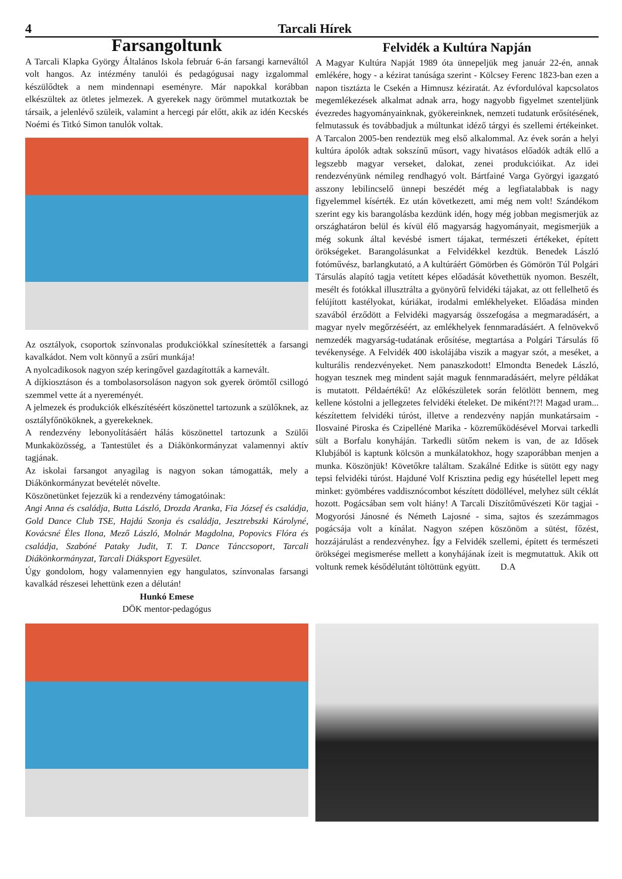4 Tarcali Hírek
Farsangoltunk
A Tarcali Klapka György Általános Iskola február 6-án farsangi karneváltól volt hangos. Az intézmény tanulói és pedagógusai nagy izgalommal készülődtek a nem mindennapi eseményre. Már napokkal korábban elkészültek az ötletes jelmezek. A gyerekek nagy örömmel mutatkoztak be társaik, a jelenlévő szüleik, valamint a hercegi pár előtt, akik az idén Kecskés Noémi és Titkó Simon tanulók voltak.
Az osztályok, csoportok színvonalas produkciókkal színesítették a farsangi kavalkádot. Nem volt könnyű a zsűri munkája!
A nyolcadikosok nagyon szép keringővel gazdagították a karnevált.
A díjkiosztáson és a tombolasorsoláson nagyon sok gyerek örömtől csillogó szemmel vette át a nyereményét.
A jelmezek és produkciók elkészítéséért köszönettel tartozunk a szülőknek, az osztályfőnököknek, a gyerekeknek.
A rendezvény lebonyolításáért hálás köszönettel tartozunk a Szülői Munkaközösség, a Tantestület és a Diákönkormányzat valamennyi aktív tagjának.
Az iskolai farsangot anyagilag is nagyon sokan támogatták, mely a Diákönkormányzat bevételét növelte.
Köszönetünket fejezzük ki a rendezvény támogatóinak:
Angi Anna és családja, Butta László, Drozda Aranka, Fia József és családja, Gold Dance Club TSE, Hajdú Szonja és családja, Jesztrebszki Károlyné, Kovácsné Éles Ilona, Mező László, Molnár Magdolna, Popovics Flóra és családja, Szabóné Pataky Judit, T. T. Dance Tánccsoport, Tarcali Diákönkormányzat, Tarcali Diáksport Egyesület.
Úgy gondolom, hogy valamennyien egy hangulatos, színvonalas farsangi kavalkád részesei lehettünk ezen a délután!
Hunkó Emese
DÖK mentor-pedagógus
Felvidék a Kultúra Napján
A Magyar Kultúra Napját 1989 óta ünnepeljük meg január 22-én, annak emlékére, hogy - a kézirat tanúsága szerint - Kölcsey Ferenc 1823-ban ezen a napon tisztázta le Csekén a Himnusz kéziratát. Az évfordulóval kapcsolatos megemlékezések alkalmat adnak arra, hogy nagyobb figyelmet szenteljünk évezredes hagyományainknak, gyökereinknek, nemzeti tudatunk erősítésének, felmutassuk és továbbadjuk a múltunkat idéző tárgyi és szellemi értékeinket. A Tarcalon 2005-ben rendeztük meg első alkalommal. Az évek során a helyi kultúra ápolók adtak sokszínű műsort, vagy hivatásos előadók adták ellő a legszebb magyar verseket, dalokat, zenei produkcióikat. Az idei rendezvényünk némileg rendhagyó volt. Bártfainé Varga Györgyi igazgató asszony lebilincselő ünnepi beszédét még a legfiatalabbak is nagy figyelemmel kísérték. Ez után következett, ami még nem volt! Szándékom szerint egy kis barangolásba kezdünk idén, hogy még jobban megismerjük az országhatáron belül és kívül élő magyarság hagyományait, megismerjük a még sokunk által kevésbé ismert tájakat, természeti értékeket, épített örökségeket. Barangolásunkat a Felvidékkel kezdtük. Benedek László fotóművész, barlangkutató, a A kultúráért Gömörben és Gömörön Túl Polgári Társulás alapító tagja vetített képes előadását követhettük nyomon. Beszélt, mesélt és fotókkal illusztrálta a gyönyörű felvidéki tájakat, az ott fellelhető és felújított kastélyokat, kúriákat, irodalmi emlékhelyeket. Előadása minden szavából érződött a Felvidéki magyarság összefogása a megmaradásért, a magyar nyelv megőrzéséért, az emlékhelyek fennmaradásáért. A felnövekvő nemzedék magyarság-tudatának erősítése, megtartása a Polgári Társulás fő tevékenysége. A Felvidék 400 iskolájába viszik a magyar szót, a meséket, a kulturális rendezvényeket. Nem panaszkodott! Elmondta Benedek László, hogyan tesznek meg mindent saját maguk fennmaradásáért, melyre példákat is mutatott. Példaértékű! Az előkészületek során felötlött bennem, meg kellene kóstolni a jellegzetes felvidéki ételeket. De miként?!?! Magad uram... készítettem felvidéki túróst, illetve a rendezvény napján munkatársaim - Ilosvainé Piroska és Czipellénė Marika - közreműködésével Morvai tarkedli sült a Borfalu konyháján. Tarkedli sütőm nekem is van, de az Idősek Klubjából is kaptunk kölcsön a munkálatokhoz, hogy szaporábban menjen a munka. Köszönjük! Követőkre találtam. Szakálné Editke is sütött egy nagy tepsi felvidéki túróst. Hajduné Volf Krisztina pedig egy húsétellel lepett meg minket: gyömbéres vaddisznócombot készített dödöllével, melyhez sült céklát hozott. Pogácsában sem volt hiány! A Tarcali Díszítőművészeti Kör tagjai - Mogyorósi Jánosné és Németh Lajosné - sima, sajtos és szezámmagos pogácsája volt a kínálat. Nagyon szépen köszönöm a sütést, főzést, hozzájárulást a rendezvényhez. Így a Felvidék szellemi, épített és természeti örökségei megismerése mellett a konyhájának ízeit is megmutattuk. Akik ott voltunk remek késődélutánt töltöttünk együtt. D.A